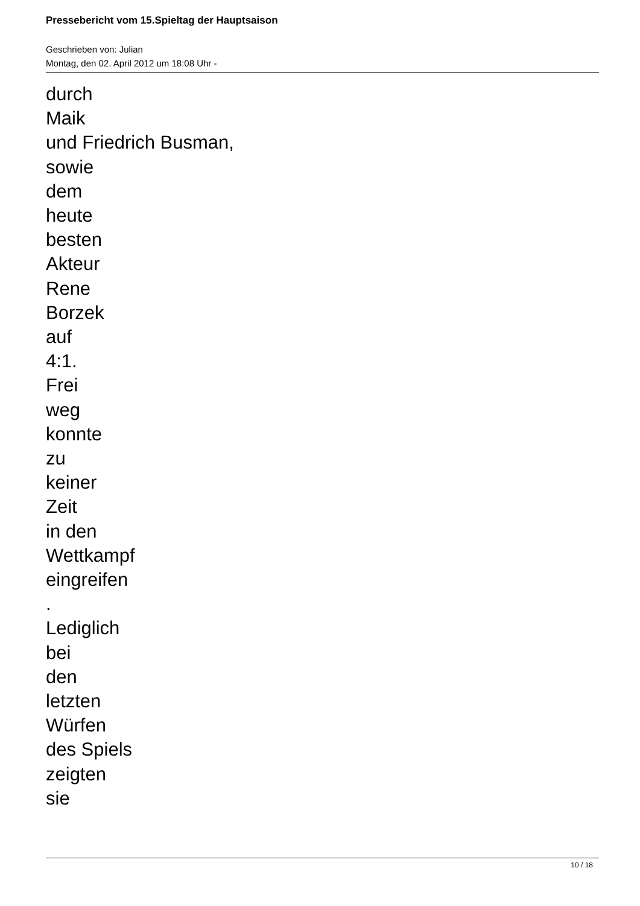Pressebericht vom 15.Spieltag der Hauptsaison
Geschrieben von: Julian
Montag, den 02. April 2012 um 18:08 Uhr -
durch
Maik
und Friedrich Busman,
sowie
dem
heute
besten
Akteur
Rene
Borzek
auf
4:1.
Frei
weg
konnte
zu
keiner
Zeit
in den
Wettkampf
eingreifen
.
Lediglich
bei
den
letzten
Würfen
des Spiels
zeigten
sie
10 / 18